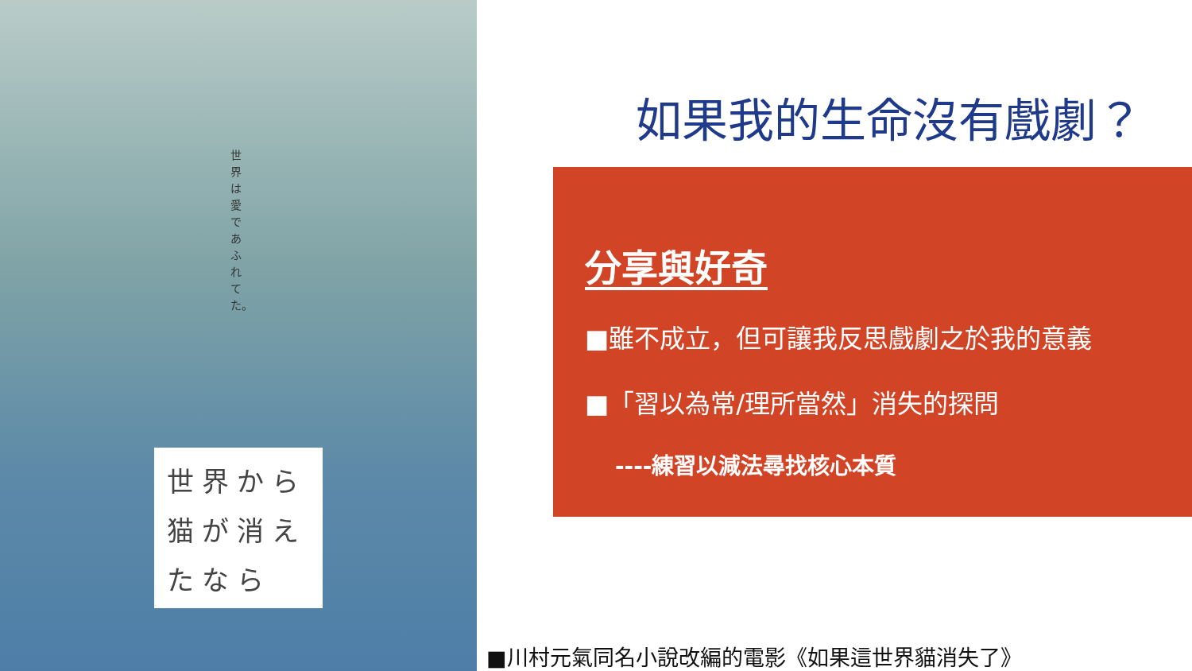世界は愛であふれてた。
世界から猫が消えたなら
如果我的生命沒有戲劇？
分享與好奇
■雖不成立，但可讓我反思戲劇之於我的意義
■「習以為常/理所當然」消失的探問
----練習以減法尋找核心本質
■川村元氣同名小說改編的電影《如果這世界貓消失了》